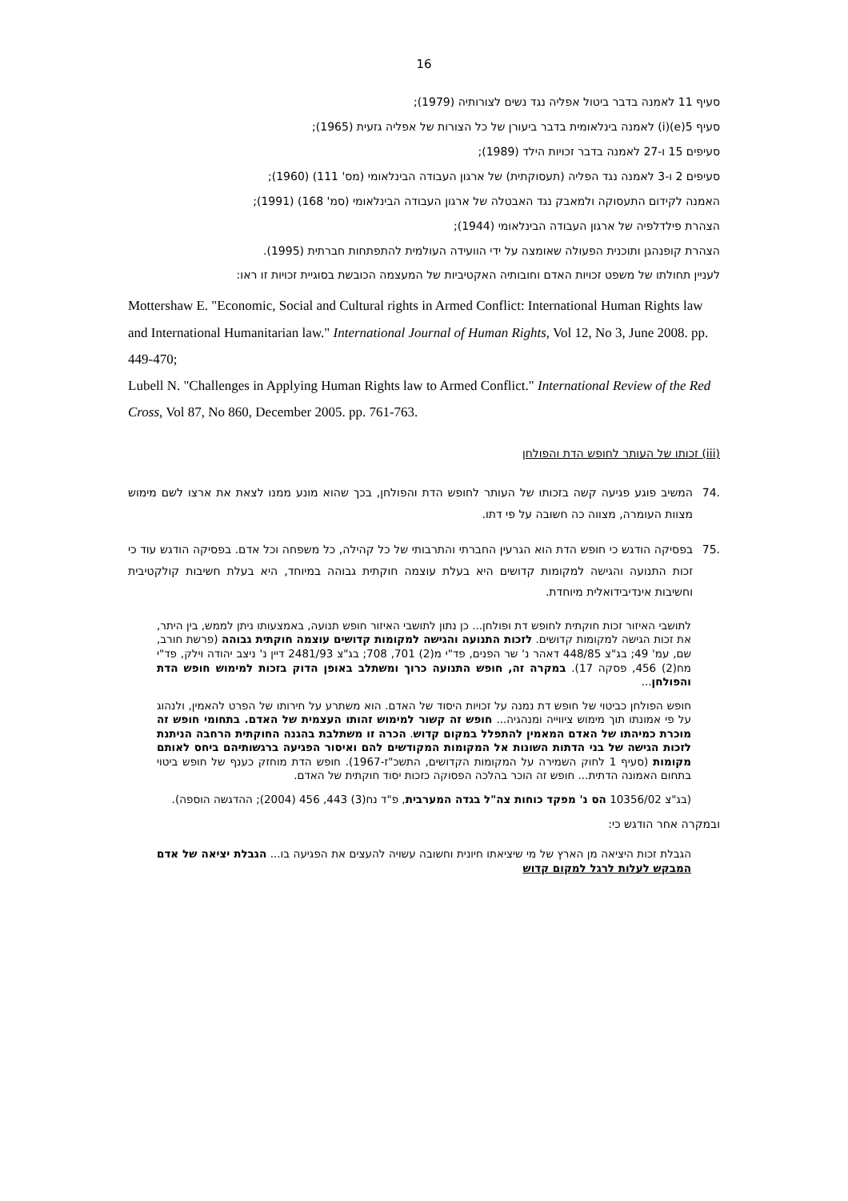16
סעיף 11 לאמנה בדבר ביטול אפליה נגד נשים לצורותיה (1979);
סעיף 5(e)(i) לאמנה בינלאומית בדבר ביעורן של כל הצורות של אפליה גזעית (1965);
סעיפים 15 ו-27 לאמנה בדבר זכויות הילד (1989);
סעיפים 2 ו-3 לאמנה נגד הפליה (תעסוקתית) של ארגון העבודה הבינלאומי (מס' 111) (1960);
האמנה לקידום התעסוקה ולמאבק נגד האבטלה של ארגון העבודה הבינלאומי (סמ' 168) (1991);
הצהרת פילדלפיה של ארגון העבודה הבינלאומי (1944);
הצהרת קופנהגן ותוכנית הפעולה שאומצה על ידי הוועידה העולמית להתפתחות חברתית (1995).
לעניין תחולתו של משפט זכויות האדם וחובותיה האקטיביות של המעצמה הכובשת בסוגיית זכויות זו ראו:
Mottershaw E. "Economic, Social and Cultural rights in Armed Conflict: International Human Rights law and International Humanitarian law." International Journal of Human Rights, Vol 12, No 3, June 2008. pp. 449-470;
Lubell N. "Challenges in Applying Human Rights law to Armed Conflict." International Review of the Red Cross, Vol 87, No 860, December 2005. pp. 761-763.
(iii) זכותו של העותר לחופש הדת והפולחן
.74 המשיב פוגע פגיעה קשה בזכותו של העותר לחופש הדת והפולחן, בכך שהוא מונע ממנו לצאת את ארצו לשם מימוש מצוות העומרה, מצווה כה חשובה על פי דתו.
.75 בפסיקה הודגש כי חופש הדת הוא הגרעין החברתי והתרבותי של כל קהילה, כל משפחה וכל אדם. בפסיקה הודגש עוד כי זכות התנועה והגישה למקומות קדושים היא בעלת עוצמה חוקתית גבוהה במיוחד, היא בעלת חשיבות קולקטיבית וחשיבות אינדיבידואלית מיוחדת.
לתושבי האיזור זכות חוקתית לחופש דת ופולחן... כן נתון לתושבי האיזור חופש תנועה, באמצעותו ניתן לממש, בין היתר, את זכות הגישה למקומות קדושים. לזכות התנועה והגישה למקומות קדושים עוצמה חוקתית גבוהה (פרשת חורב, שם, עמ' 49; בג"צ 448/85 דאהר נ' שר הפנים, פד"י מ(2) 701, 708; בג"צ 2481/93 דיין נ' ניצב יהודה וילק, פד"י מח(2) 456, פסקה 17). במקרה זה, חופש התנועה כרוך ומשתלב באופן הדוק בזכות למימוש חופש הדת והפולחן...
חופש הפולחן כביטוי של חופש דת נמנה על זכויות היסוד של האדם. הוא משתרע על חירותו של הפרט להאמין, ולנהוג על פי אמונתו תוך מימוש ציווייה ומנהגיה... חופש זה קשור למימוש זהותו העצמית של האדם. בתחומי חופש זה מוכרת כמיהתו של האדם המאמין להתפלל במקום קדוש. הכרה זו משתלבת בהגנה החוקתית הרחבה הניתנת לזכות הגישה של בני הדתות השונות אל המקומות המקודשים להם ואיסור הפגיעה ברגשותיהם ביחס לאותם מקומות (סעיף 1 לחוק השמירה על המקומות הקדושים, התשכ"ז-1967). חופש הדת מוחזק כענף של חופש ביטוי בתחום האמונה הדתית... חופש זה הוכר בהלכה הפסוקה כזכות יסוד חוקתית של האדם.
(בג"צ 10356/02 הס נ' מפקד כוחות צה"ל בגדה המערבית, פ"ד נח(3) 443, 456 (2004); ההדגשה הוספה).
ובמקרה אחר הודגש כי:
הגבלת זכות היציאה מן הארץ של מי שיציאתו חיונית וחשובה עשויה להעצים את הפגיעה בו... הגבלת יציאה של אדם המבקש לעלות לרגל למקום קדוש